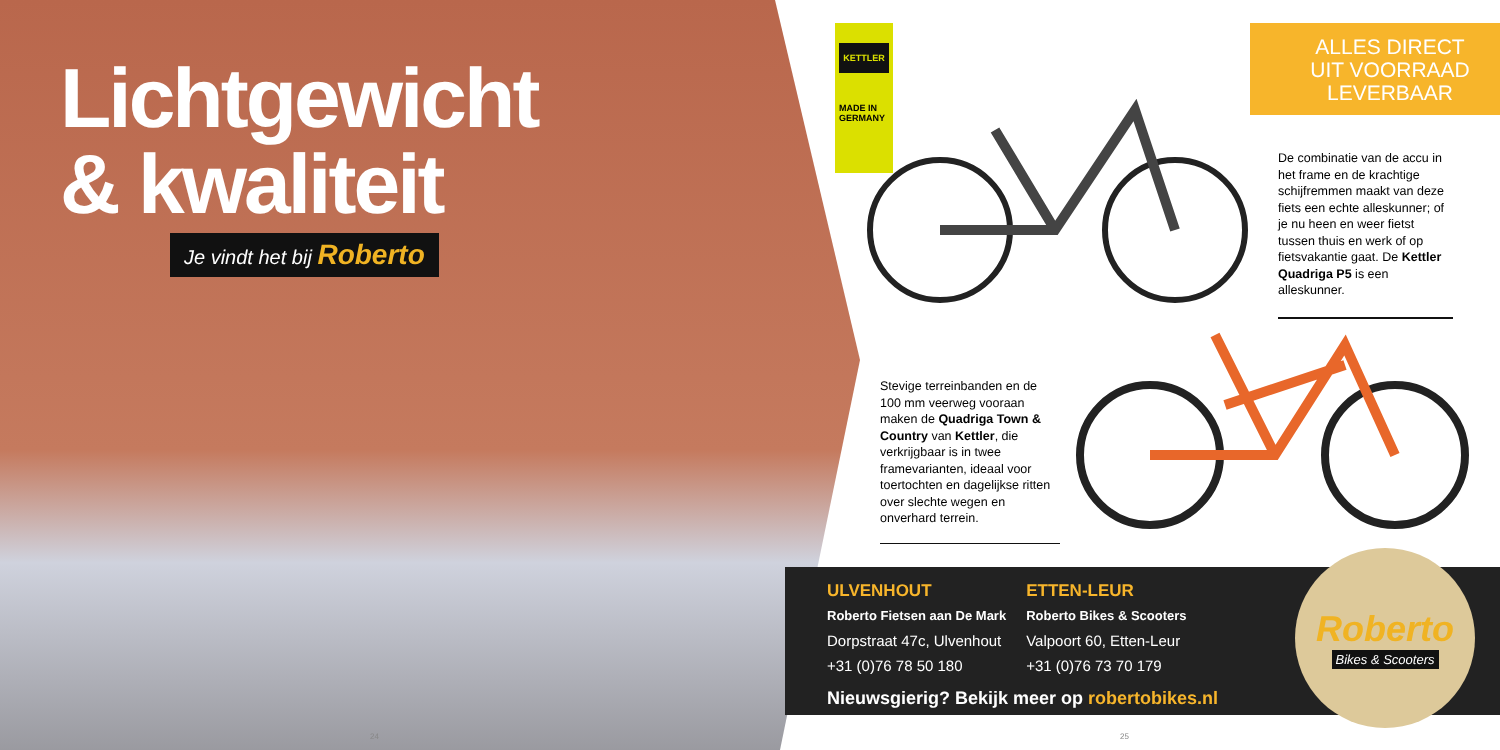Lichtgewicht
& kwaliteit
Je vindt het bij Roberto
24
KETTLER
MADE IN GERMANY
ALLES DIRECT
UIT VOORRAAD
LEVERBAAR
De combinatie van de accu in het frame en de krachtige schijfremmen maakt van deze fiets een echte alleskunner; of je nu heen en weer fietst tussen thuis en werk of op fietsvakantie gaat. De Kettler Quadriga P5 is een alleskunner.
Stevige terreinbanden en de 100 mm veerweg vooraan maken de Quadriga Town & Country van Kettler, die verkrijgbaar is in twee framevarianten, ideaal voor toertochten en dagelijkse ritten over slechte wegen en onverhard terrein.
ULVENHOUT
Roberto Fietsen aan De Mark
Dorpstraat 47c, Ulvenhout
+31 (0)76 78 50 180
ETTEN-LEUR
Roberto Bikes & Scooters
Valpoort 60, Etten-Leur
+31 (0)76 73 70 179
Nieuwsgierig? Bekijk meer op robertobikes.nl
Roberto
Bikes & Scooters
25